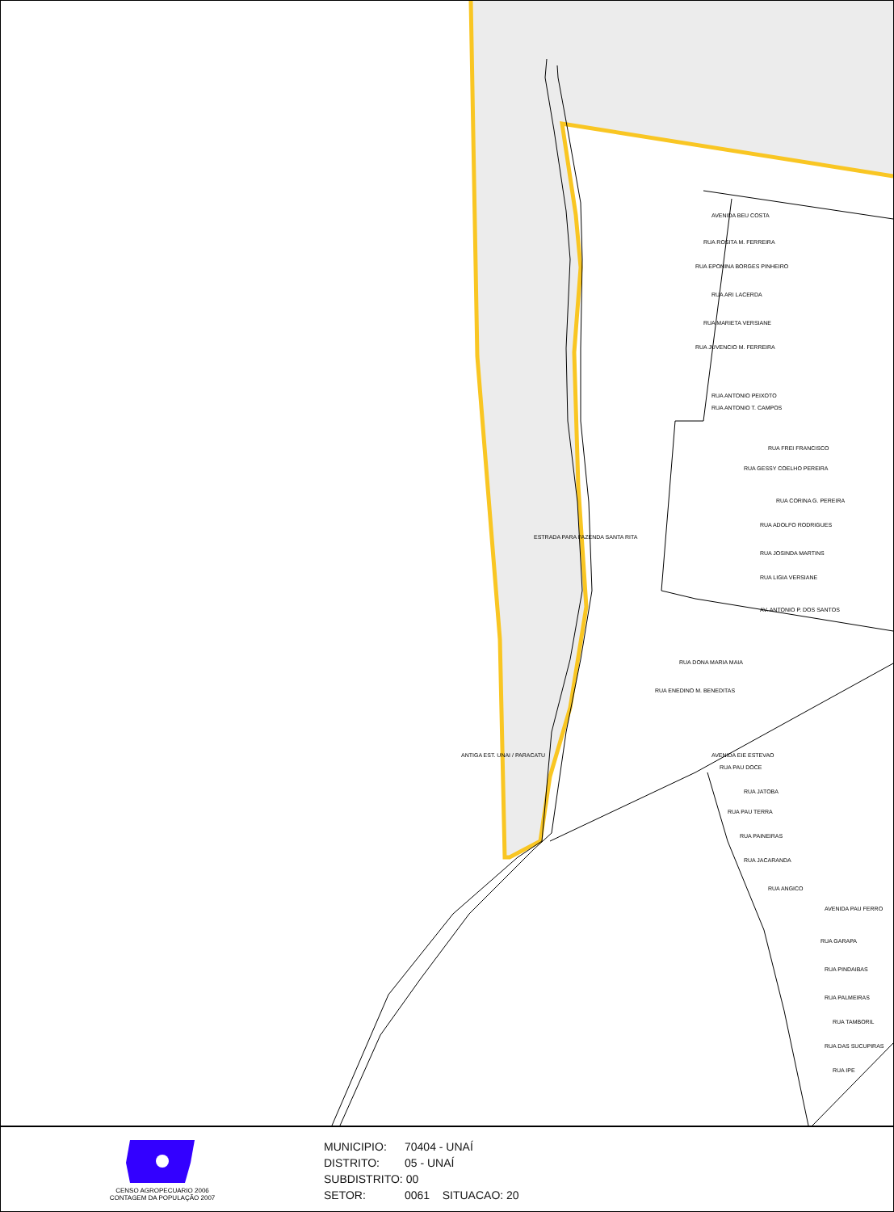AVENIDA BEU COSTA
RUA ROSITA M. FERREIRA
RUA EPONINA BORGES PINHEIRO
RUA ARI LACERDA
RUA MARIETA VERSIANE
RUA JUVENCIO M. FERREIRA
RUA ANTONIO PEIXOTO
RUA ANTONIO T. CAMPOS
RUA FREI FRANCISCO
RUA GESSY COELHO PEREIRA
RUA CORINA G. PEREIRA
RUA ADOLFO RODRIGUES
RUA JOSINDA MARTINS
RUA LIGIA VERSIANE
AV. ANTONIO P. DOS SANTOS
RUA DONA MARIA MAIA
RUA ENEDINO M. BENEDITAS
AVENIDA EIE ESTEVAO
RUA PAU DOCE
RUA JATOBA
RUA PAU TERRA
RUA PAINEIRAS
RUA JACARANDA
RUA ANGICO
AVENIDA PAU FERRO
RUA GARAPA
RUA PINDAIBAS
RUA PALMEIRAS
RUA TAMBORIL
RUA DAS SUCUPIRAS
RUA IPE
ESTRADA PARA FAZENDA SANTA RITA
ANTIGA EST. UNAI / PARACATU
CENSO AGROPECUARIO 2006
CONTAGEM DA POPULAÇÃO 2007
MUNICIPIO: 70404 - UNAÍ
DISTRITO: 05 - UNAÍ
SUBDISTRITO: 00
SETOR: 0061 SITUACAO: 20